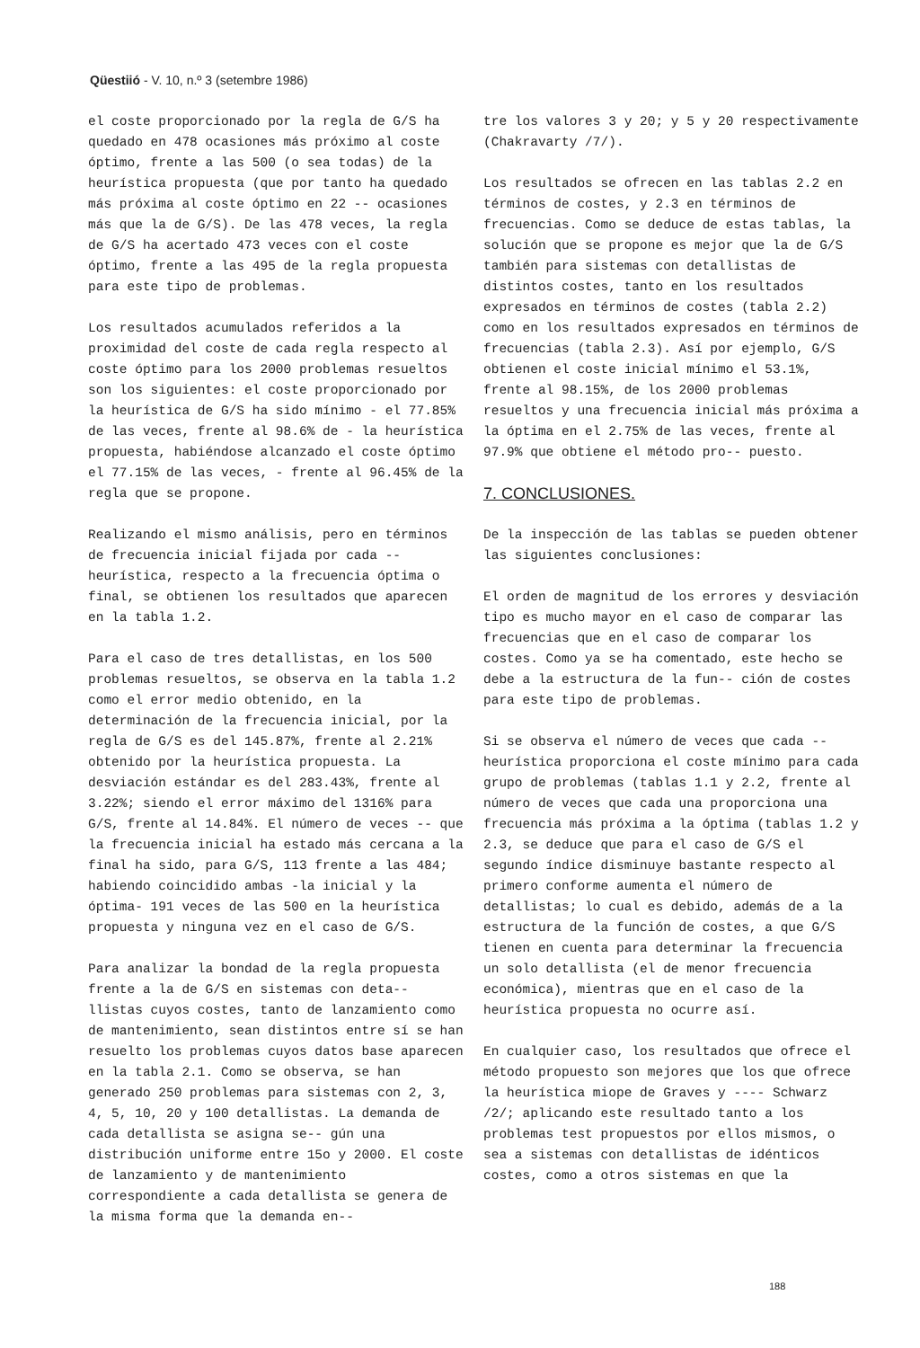Qüestiió - V. 10, n.º 3 (setembre 1986)
el coste proporcionado por la regla de G/S ha quedado en 478 ocasiones más próximo al coste óptimo, frente a las 500 (o sea todas) de la heurística propuesta (que por tanto ha quedado más próxima al coste óptimo en 22 -- ocasiones más que la de G/S). De las 478 veces, la regla de G/S ha acertado 473 veces con el coste óptimo, frente a las 495 de la regla propuesta para este tipo de problemas.
Los resultados acumulados referidos a la proximidad del coste de cada regla respecto al coste óptimo para los 2000 problemas resueltos son los siguientes: el coste proporcionado por la heurística de G/S ha sido mínimo - el 77.85% de las veces, frente al 98.6% de - la heurística propuesta, habiéndose alcanzado el coste óptimo el 77.15% de las veces, - frente al 96.45% de la regla que se propone.
Realizando el mismo análisis, pero en términos de frecuencia inicial fijada por cada -- heurística, respecto a la frecuencia óptima o final, se obtienen los resultados que aparecen en la tabla 1.2.
Para el caso de tres detallistas, en los 500 problemas resueltos, se observa en la tabla 1.2 como el error medio obtenido, en la determinación de la frecuencia inicial, por la regla de G/S es del 145.87%, frente al 2.21% obtenido por la heurística propuesta. La desviación estándar es del 283.43%, frente al 3.22%; siendo el error máximo del 1316% para G/S, frente al 14.84%. El número de veces -- que la frecuencia inicial ha estado más cercana a la final ha sido, para G/S, 113 frente a las 484; habiendo coincidido ambas -la inicial y la óptima- 191 veces de las 500 en la heurística propuesta y ninguna vez en el caso de G/S.
Para analizar la bondad de la regla propuesta frente a la de G/S en sistemas con deta-- llistas cuyos costes, tanto de lanzamiento como de mantenimiento, sean distintos entre sí se han resuelto los problemas cuyos datos base aparecen en la tabla 2.1. Como se observa, se han generado 250 problemas para sistemas con 2, 3, 4, 5, 10, 20 y 100 detallistas. La demanda de cada detallista se asigna se-- gún una distribución uniforme entre 15o y 2000. El coste de lanzamiento y de mantenimiento correspondiente a cada detallista se genera de la misma forma que la demanda en--
tre los valores 3 y 20; y 5 y 20 respectivamente (Chakravarty /7/).
Los resultados se ofrecen en las tablas 2.2 en términos de costes, y 2.3 en términos de frecuencias. Como se deduce de estas tablas, la solución que se propone es mejor que la de G/S también para sistemas con detallistas de distintos costes, tanto en los resultados expresados en términos de costes (tabla 2.2) como en los resultados expresados en términos de frecuencias (tabla 2.3). Así por ejemplo, G/S obtienen el coste inicial mínimo el 53.1%, frente al 98.15%, de los 2000 problemas resueltos y una frecuencia inicial más próxima a la óptima en el 2.75% de las veces, frente al 97.9% que obtiene el método pro-- puesto.
7. CONCLUSIONES.
De la inspección de las tablas se pueden obtener las siguientes conclusiones:
El orden de magnitud de los errores y desviación tipo es mucho mayor en el caso de comparar las frecuencias que en el caso de comparar los costes. Como ya se ha comentado, este hecho se debe a la estructura de la fun-- ción de costes para este tipo de problemas.
Si se observa el número de veces que cada -- heurística proporciona el coste mínimo para cada grupo de problemas (tablas 1.1 y 2.2, frente al número de veces que cada una proporciona una frecuencia más próxima a la óptima (tablas 1.2 y 2.3, se deduce que para el caso de G/S el segundo índice disminuye bastante respecto al primero conforme aumenta el número de detallistas; lo cual es debido, además de a la estructura de la función de costes, a que G/S tienen en cuenta para determinar la frecuencia un solo detallista (el de menor frecuencia económica), mientras que en el caso de la heurística propuesta no ocurre así.
En cualquier caso, los resultados que ofrece el método propuesto son mejores que los que ofrece la heurística miope de Graves y ---- Schwarz /2/; aplicando este resultado tanto a los problemas test propuestos por ellos mismos, o sea a sistemas con detallistas de idénticos costes, como a otros sistemas en que la
188